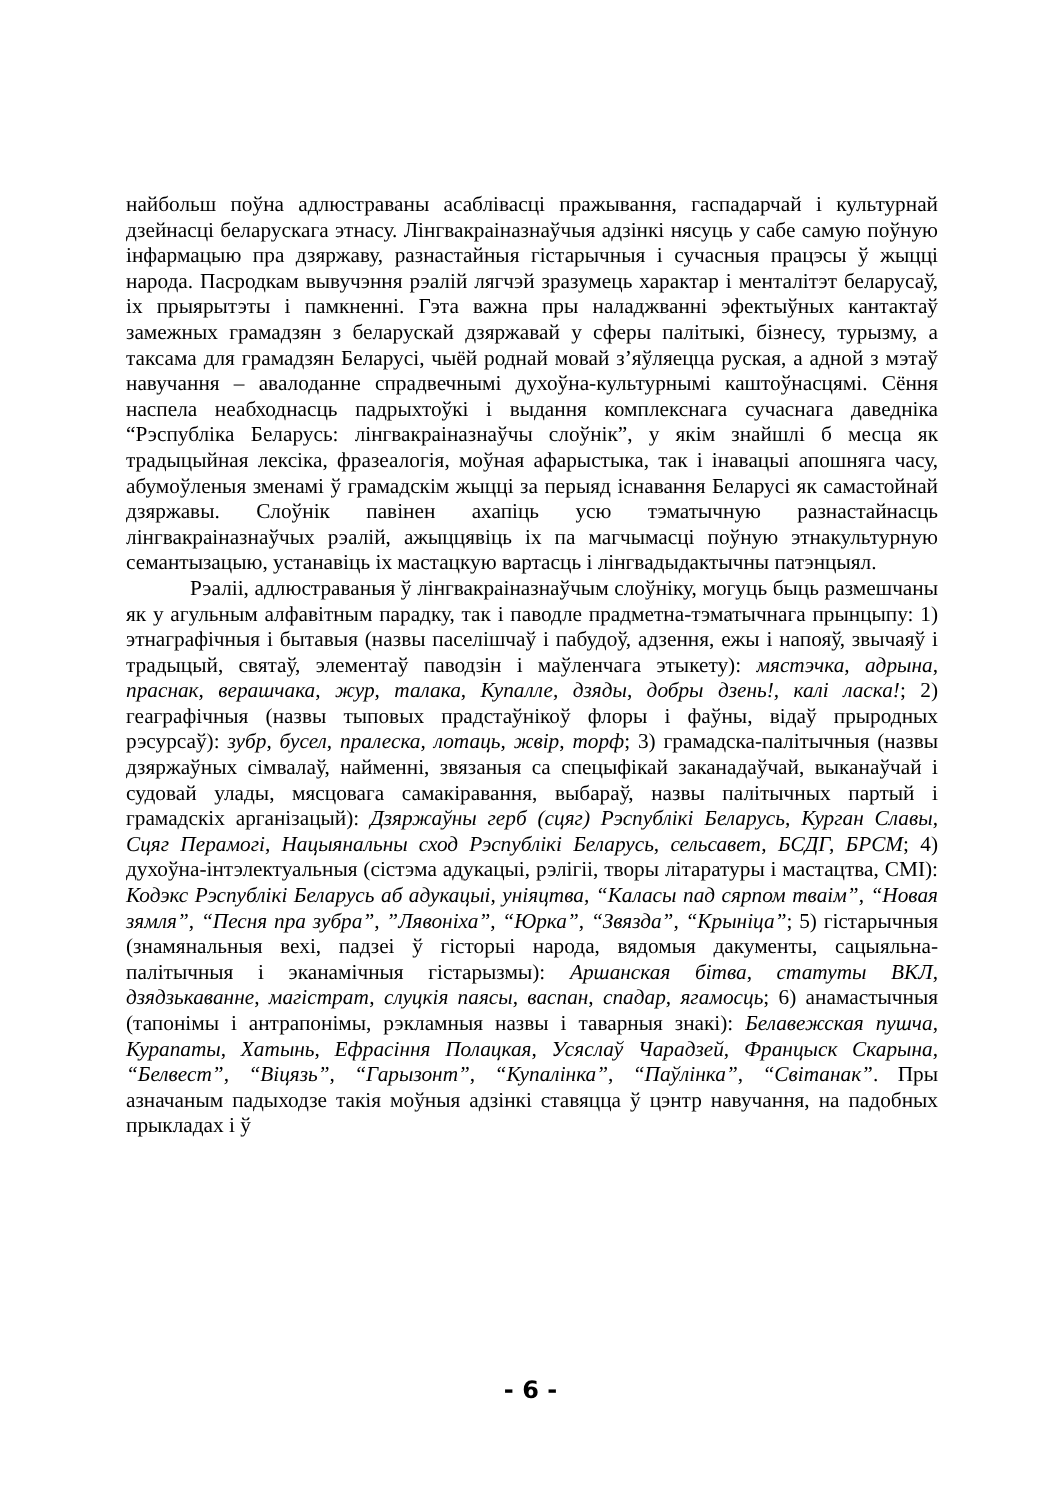найбольш поўна адлюстраваны асаблівасці пражывання, гаспадарчай і культурнай дзейнасці беларускага этнасу. Лінгвакраіназнаўчыя адзінкі нясуць у сабе самую поўную інфармацыю пра дзяржаву, разнастайныя гістарычныя і сучасныя працэсы ў жыцці народа. Пасродкам вывучэння рэалій лягчэй зразумець характар і менталітэт беларусаў, іх прыярытэты і памкненні. Гэта важна пры наладжванні эфектыўных кантактаў замежных грамадзян з беларускай дзяржавай у сферы палітыкі, бізнесу, турызму, а таксама для грамадзян Беларусі, чыёй роднай мовай з’яўляецца руская, а адной з мэтаў навучання – авалоданне спрадвечнымі духоўна-культурнымі каштоўнасцямі. Сёння наспела неабходнасць падрыхтоўкі і выдання комплекснага сучаснага даведніка “Рэспубліка Беларусь: лінгвакраіназнаўчы слоўнік”, у якім знайшлі б месца як традыцыйная лексіка, фразеалогія, моўная афарыстыка, так і інавацыі апошняга часу, абумоўленыя зменамі ў грамадскім жыцці за перыяд існавання Беларусі як самастойнай дзяржавы. Слоўнік павінен ахапіць усю тэматычную разнастайнасць лінгвакраіназнаўчых рэалій, ажыццявіць іх па магчымасці поўную этнакультурную семантызацыю, устанавіць іх мастацкую вартасць і лінгвадыдактычны патэнцыял.
Рэаліі, адлюстраваныя ў лінгвакраіназнаўчым слоўніку, могуць быць размешчаны як у агульным алфавітным парадку, так і паводле прадметна-тэматычнага прынцыпу: 1) этнаграфічныя і бытавыя (назвы паселішчаў і пабудоў, адзення, ежы і напояў, звычаяў і традыцый, святаў, элементаў паводзін і маўленчага этыкету): мястэчка, адрына, праснак, верашчака, жур, талака, Купалле, дзяды, добры дзень!, калі ласка!; 2) геаграфічныя (назвы тыповых прадстаўнікоў флоры і фаўны, відаў прыродных рэсурсаў): зубр, бусел, пралеска, лотаць, жвір, торф; 3) грамадска-палітычныя (назвы дзяржаўных сімвалаў, найменні, звязаныя са спецыфікай заканадаўчай, выканаўчай і судовай улады, мясцовага самакіравання, выбараў, назвы палітычных партый і грамадскіх арганізацый): Дзяржаўны герб (сцяг) Рэспублікі Беларусь, Курган Славы, Сцяг Перамогі, Нацыянальны сход Рэспублікі Беларусь, сельсавет, БСДГ, БРСМ; 4) духоўна-інтэлектуальныя (сістэма адукацыі, рэлігіі, творы літаратуры і мастацтва, СМІ): Кодэкс Рэспублікі Беларусь аб адукацыі, уніяцтва, “Каласы пад сярпом тваім”, “Новая зямля”, “Песня пра зубра”, ”Лявоніха”, “Юрка”, “Звязда”, “Крыніца”; 5) гістарычныя (знамянальныя вехі, падзеі ў гісторыі народа, вядомыя дакументы, сацыяльна-палітычныя і эканамічныя гістарызмы): Аршанская бітва, статуты ВКЛ, дзядзькаванне, магістрат, слуцкія паясы, васпан, спадар, ягамосць; 6) анамастычныя (тапонімы і антрапонімы, рэкламныя назвы і таварныя знакі): Белавежская пушча, Курапаты, Хатынь, Ефрасіння Полацкая, Усяслаў Чарадзей, Францыск Скарына, “Белвест”, “Віцязь”, “Гарызонт”, “Купалінка”, “Паўлінка”, “Світанак”. Пры азначаным падыходзе такія моўныя адзінкі ставяцца ў цэнтр навучання, на падобных прыкладах і ў
- 6 -